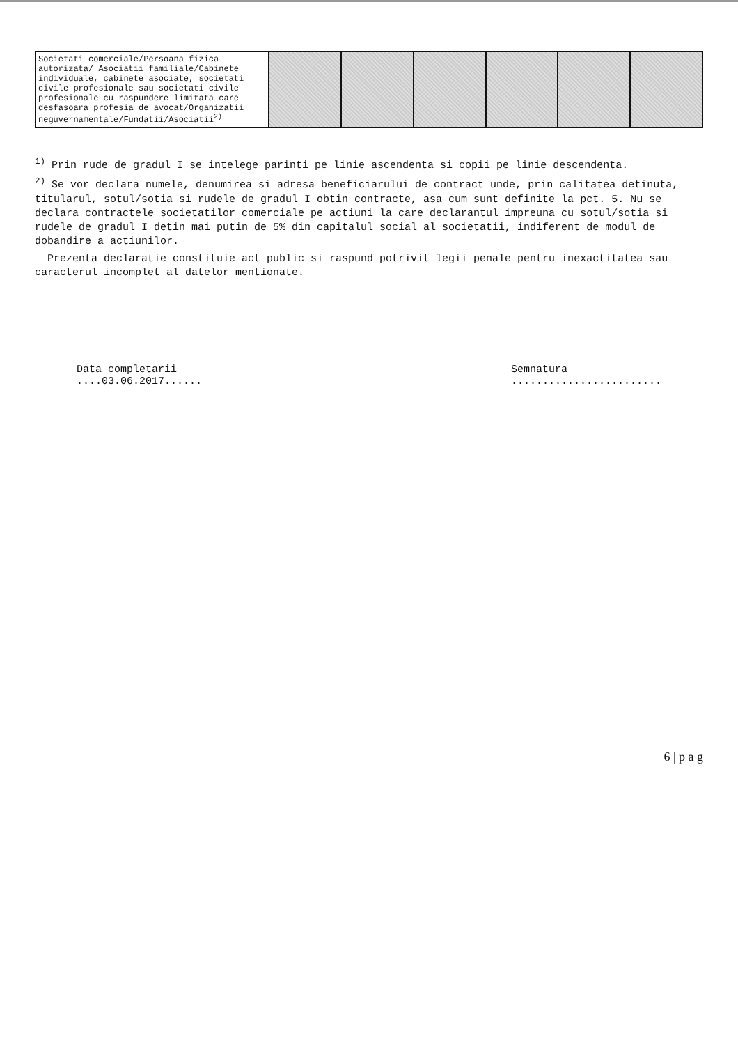| Societati comerciale/Persoana fizica autorizata/ Asociatii familiale/Cabinete individuale, cabinete asociate, societati civile profesionale sau societati civile profesionale cu raspundere limitata care desfasoara profesia de avocat/Organizatii neguvernamentale/Fundatii/Asociatii<sup>2)</sup> | | | | | | |
<sup>1)</sup> Prin rude de gradul I se intelege parinti pe linie ascendenta si copii pe linie descendenta.
<sup>2)</sup> Se vor declara numele, denumirea si adresa beneficiarului de contract unde, prin calitatea detinuta, titularul, sotul/sotia si rudele de gradul I obtin contracte, asa cum sunt definite la pct. 5. Nu se declara contractele societatilor comerciale pe actiuni la care declarantul impreuna cu sotul/sotia si rudele de gradul I detin mai putin de 5% din capitalul social al societatii, indiferent de modul de dobandire a actiunilor.
Prezenta declaratie constituie act public si raspund potrivit legii penale pentru inexactitatea sau caracterul incomplet al datelor mentionate.
Data completarii
....03.06.2017......
Semnatura
........................
6 | p a g